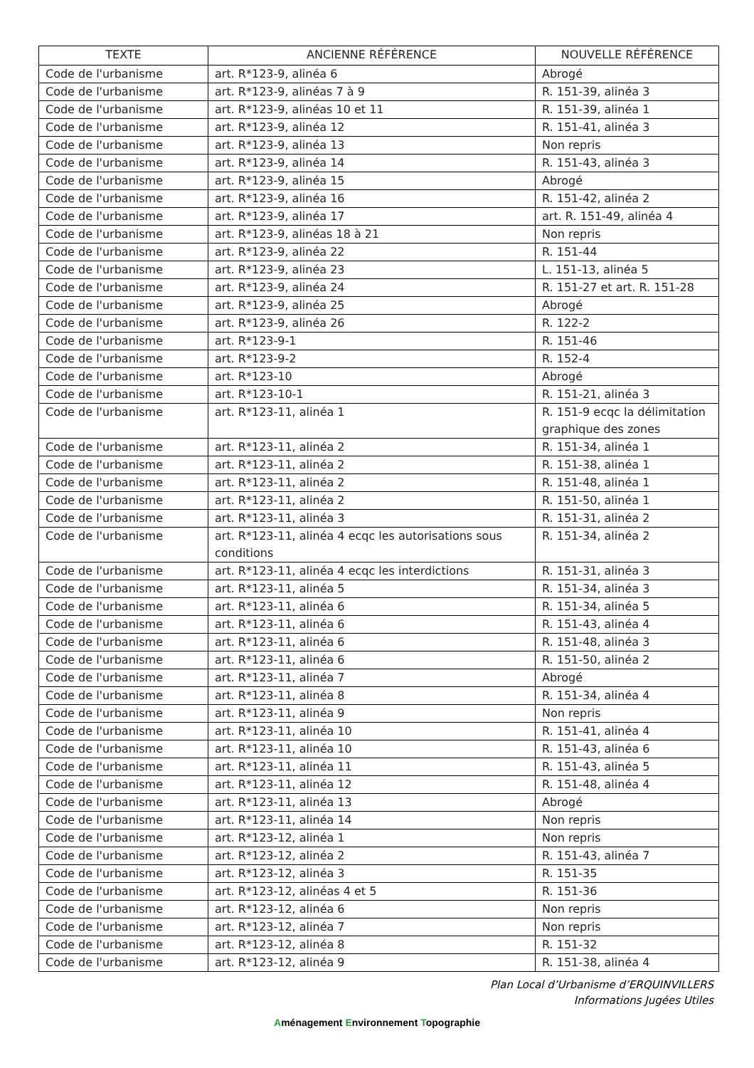| TEXTE | ANCIENNE RÉFÉRENCE | NOUVELLE RÉFÉRENCE |
| --- | --- | --- |
| Code de l'urbanisme | art. R*123-9, alinéa 6 | Abrogé |
| Code de l'urbanisme | art. R*123-9, alinéas 7 à 9 | R. 151-39, alinéa 3 |
| Code de l'urbanisme | art. R*123-9, alinéas 10 et 11 | R. 151-39, alinéa 1 |
| Code de l'urbanisme | art. R*123-9, alinéa 12 | R. 151-41, alinéa 3 |
| Code de l'urbanisme | art. R*123-9, alinéa 13 | Non repris |
| Code de l'urbanisme | art. R*123-9, alinéa 14 | R. 151-43, alinéa 3 |
| Code de l'urbanisme | art. R*123-9, alinéa 15 | Abrogé |
| Code de l'urbanisme | art. R*123-9, alinéa 16 | R. 151-42, alinéa 2 |
| Code de l'urbanisme | art. R*123-9, alinéa 17 | art. R. 151-49, alinéa 4 |
| Code de l'urbanisme | art. R*123-9, alinéas 18 à 21 | Non repris |
| Code de l'urbanisme | art. R*123-9, alinéa 22 | R. 151-44 |
| Code de l'urbanisme | art. R*123-9, alinéa 23 | L. 151-13, alinéa 5 |
| Code de l'urbanisme | art. R*123-9, alinéa 24 | R. 151-27 et art. R. 151-28 |
| Code de l'urbanisme | art. R*123-9, alinéa 25 | Abrogé |
| Code de l'urbanisme | art. R*123-9, alinéa 26 | R. 122-2 |
| Code de l'urbanisme | art. R*123-9-1 | R. 151-46 |
| Code de l'urbanisme | art. R*123-9-2 | R. 152-4 |
| Code de l'urbanisme | art. R*123-10 | Abrogé |
| Code de l'urbanisme | art. R*123-10-1 | R. 151-21, alinéa 3 |
| Code de l'urbanisme | art. R*123-11, alinéa 1 | R. 151-9 ecqc la délimitation graphique des zones |
| Code de l'urbanisme | art. R*123-11, alinéa 2 | R. 151-34, alinéa 1 |
| Code de l'urbanisme | art. R*123-11, alinéa 2 | R. 151-38, alinéa 1 |
| Code de l'urbanisme | art. R*123-11, alinéa 2 | R. 151-48, alinéa 1 |
| Code de l'urbanisme | art. R*123-11, alinéa 2 | R. 151-50, alinéa 1 |
| Code de l'urbanisme | art. R*123-11, alinéa 3 | R. 151-31, alinéa 2 |
| Code de l'urbanisme | art. R*123-11, alinéa 4 ecqc les autorisations sous conditions | R. 151-34, alinéa 2 |
| Code de l'urbanisme | art. R*123-11, alinéa 4 ecqc les interdictions | R. 151-31, alinéa 3 |
| Code de l'urbanisme | art. R*123-11, alinéa 5 | R. 151-34, alinéa 3 |
| Code de l'urbanisme | art. R*123-11, alinéa 6 | R. 151-34, alinéa 5 |
| Code de l'urbanisme | art. R*123-11, alinéa 6 | R. 151-43, alinéa 4 |
| Code de l'urbanisme | art. R*123-11, alinéa 6 | R. 151-48, alinéa 3 |
| Code de l'urbanisme | art. R*123-11, alinéa 6 | R. 151-50, alinéa 2 |
| Code de l'urbanisme | art. R*123-11, alinéa 7 | Abrogé |
| Code de l'urbanisme | art. R*123-11, alinéa 8 | R. 151-34, alinéa 4 |
| Code de l'urbanisme | art. R*123-11, alinéa 9 | Non repris |
| Code de l'urbanisme | art. R*123-11, alinéa 10 | R. 151-41, alinéa 4 |
| Code de l'urbanisme | art. R*123-11, alinéa 10 | R. 151-43, alinéa 6 |
| Code de l'urbanisme | art. R*123-11, alinéa 11 | R. 151-43, alinéa 5 |
| Code de l'urbanisme | art. R*123-11, alinéa 12 | R. 151-48, alinéa 4 |
| Code de l'urbanisme | art. R*123-11, alinéa 13 | Abrogé |
| Code de l'urbanisme | art. R*123-11, alinéa 14 | Non repris |
| Code de l'urbanisme | art. R*123-12, alinéa 1 | Non repris |
| Code de l'urbanisme | art. R*123-12, alinéa 2 | R. 151-43, alinéa 7 |
| Code de l'urbanisme | art. R*123-12, alinéa 3 | R. 151-35 |
| Code de l'urbanisme | art. R*123-12, alinéas 4 et 5 | R. 151-36 |
| Code de l'urbanisme | art. R*123-12, alinéa 6 | Non repris |
| Code de l'urbanisme | art. R*123-12, alinéa 7 | Non repris |
| Code de l'urbanisme | art. R*123-12, alinéa 8 | R. 151-32 |
| Code de l'urbanisme | art. R*123-12, alinéa 9 | R. 151-38, alinéa 4 |
Plan Local d’Urbanisme d’ERQUINVILLERS
Informations Jugées Utiles
Aménagement Environnement Topographie